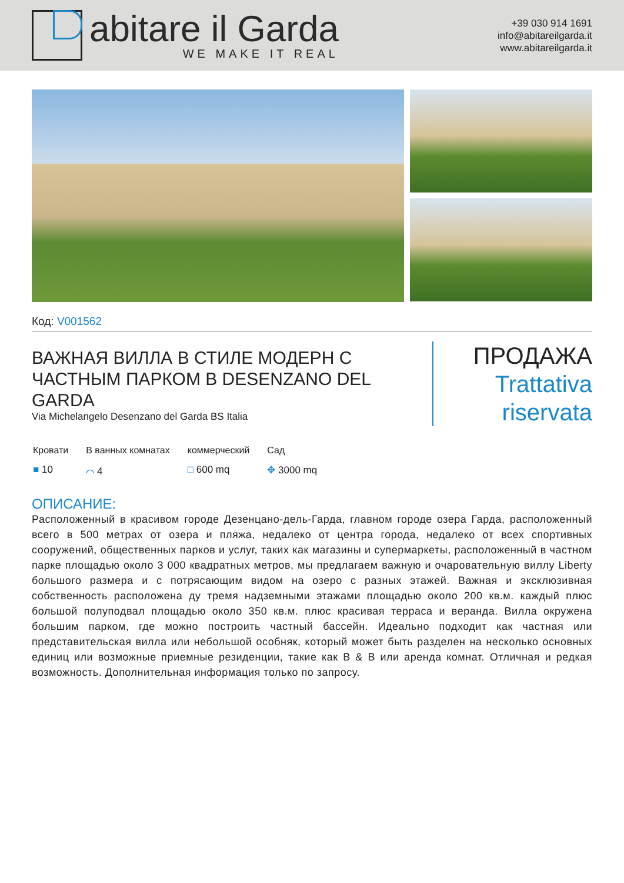abitare il Garda
WE MAKE IT REAL
+39 030 914 1691
info@abitareilgarda.it
www.abitareilgarda.it
Код: V001562
ВАЖНАЯ ВИЛЛА В СТИЛЕ МОДЕРН С ЧАСТНЫМ ПАРКОМ В DESENZANO DEL GARDA
Via Michelangelo Desenzano del Garda BS Italia
ПРОДАЖА
Trattativa riservata
Кровати
■ 10
В ванных комнатах
⌒ 4
коммерческий
□ 600 mq
Сад
✥ 3000 mq
ОПИСАНИЕ:
Расположенный в красивом городе Дезенцано-дель-Гарда, главном городе озера Гарда, расположенный всего в 500 метрах от озера и пляжа, недалеко от центра города, недалеко от всех спортивных сооружений, общественных парков и услуг, таких как магазины и супермаркеты, расположенный в частном парке площадью около 3 000 квадратных метров, мы предлагаем важную и очаровательную виллу Liberty большого размера и с потрясающим видом на озеро с разных этажей. Важная и эксклюзивная собственность расположена ду тремя надземными этажами площадью около 200 кв.м. каждый плюс большой полуподвал площадью около 350 кв.м. плюс красивая терраса и веранда. Вилла окружена большим парком, где можно построить частный бассейн. Идеально подходит как частная или представительская вилла или небольшой особняк, который может быть разделен на несколько основных единиц или возможные приемные резиденции, такие как B & B или аренда комнат. Отличная и редкая возможность. Дополнительная информация только по запросу.